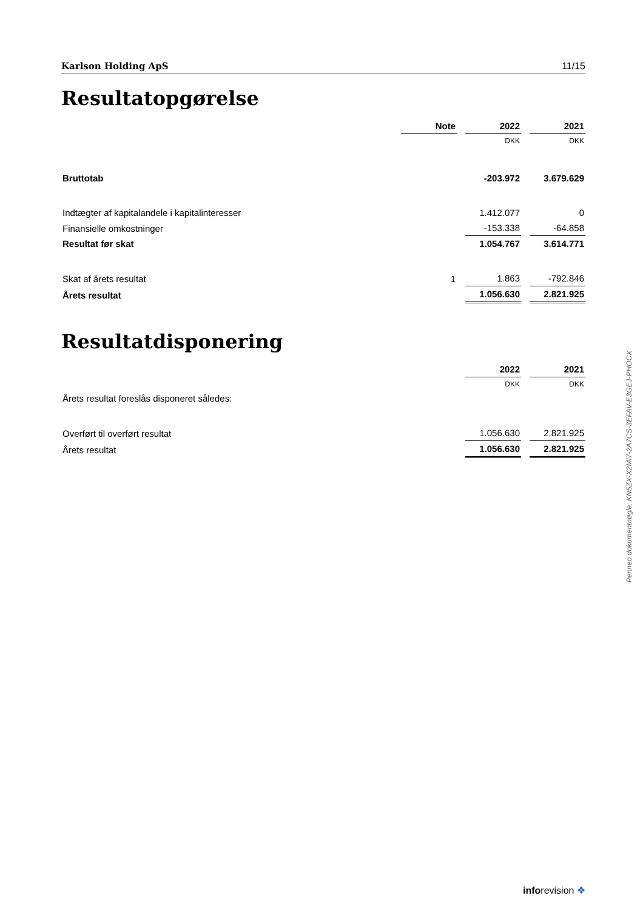Karlson Holding ApS 11/15
Resultatopgørelse
| | Note | 2022 | 2021 |
| --- | --- | --- | --- |
| | | DKK | DKK |
| Bruttotab | | -203.972 | 3.679.629 |
| Indtægter af kapitalandele i kapitalinteresser | | 1.412.077 | 0 |
| Finansielle omkostninger | | -153.338 | -64.858 |
| Resultat før skat | | 1.054.767 | 3.614.771 |
| Skat af årets resultat | 1 | 1.863 | -792.846 |
| Årets resultat | | 1.056.630 | 2.821.925 |
Resultatdisponering
| | 2022 | 2021 |
| --- | --- | --- |
| | DKK | DKK |
| Årets resultat foreslås disponeret således: | | |
| Overført til overført resultat | 1.056.630 | 2.821.925 |
| Årets resultat | 1.056.630 | 2.821.925 |
Penneo dokumentnøgle: KN5ZX-X2MI7-2A7CS-3EFAV-E3GEJ-PHOCX
inforevision ❖